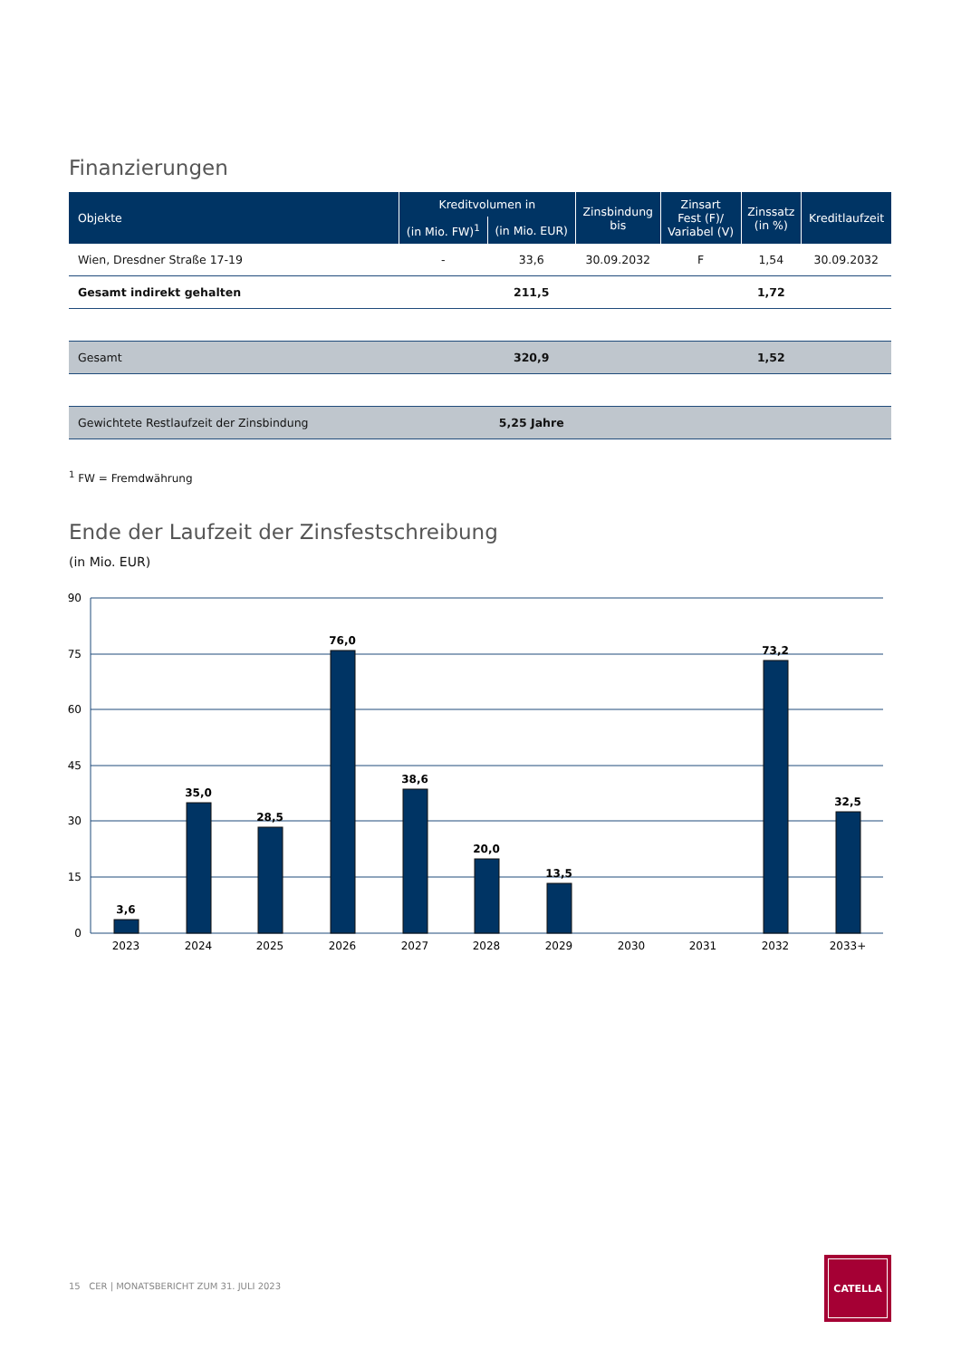Finanzierungen
| Objekte | Kreditvolumen in | | Zinsbindung bis | Zinsart Fest (F)/ Variabel (V) | Zinssatz (in %) | Kreditlaufzeit |
| --- | --- | --- | --- | --- | --- | --- |
| | (in Mio. FW)<sup>1</sup> | (in Mio. EUR) | | | | |
| Wien, Dresdner Straße 17-19 | - | 33,6 | 30.09.2032 | F | 1,54 | 30.09.2032 |
| Gesamt indirekt gehalten | | 211,5 | | | 1,72 | |
| Gesamt | | 320,9 | | | 1,52 | |
| Gewichtete Restlaufzeit der Zinsbindung | | 5,25 Jahre | | | | |
<sup>1</sup> FW = Fremdwährung
Ende der Laufzeit der Zinsfestschreibung
(in Mio. EUR)
90
75
60
45
30
15
0
3,6
35,0
28,5
76,0
38,6
20,0
13,5
73,2
32,5
2023
2024
2025
2026
2027
2028
2029
2030
2031
2032
2033+
15 CER | MONATSBERICHT ZUM 31. JULI 2023
CATELLA